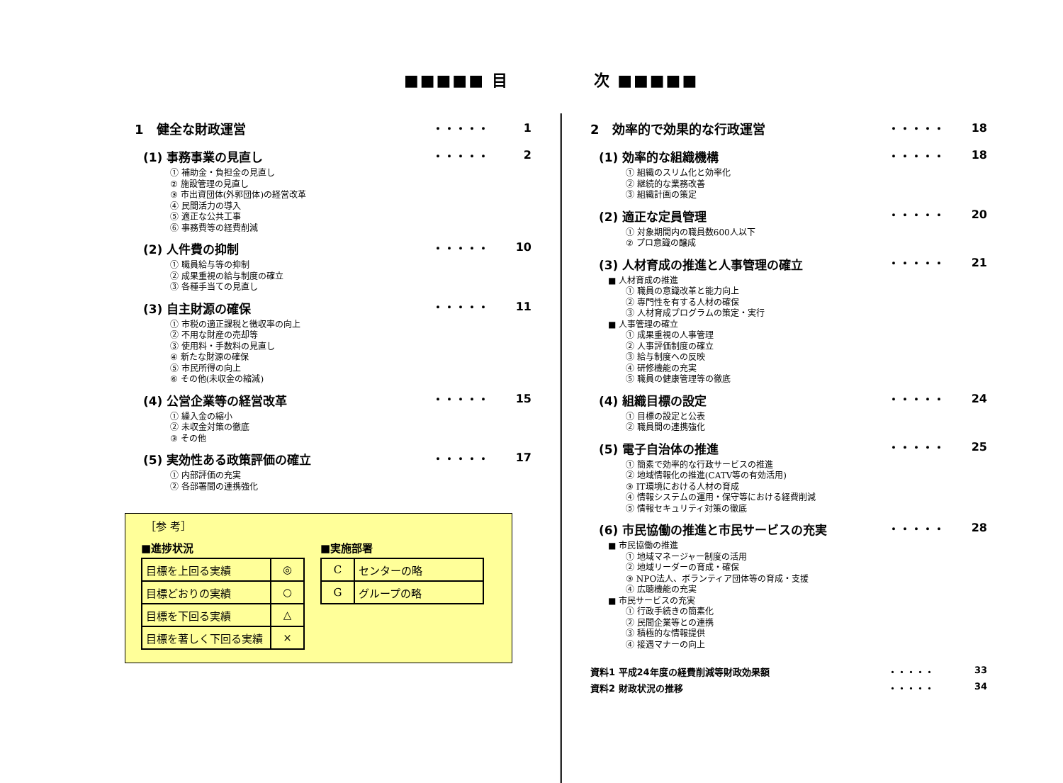■■■■■ 目　　　　　次 ■■■■■
1　健全な財政運営
・・・・・ 1
(1) 事務事業の見直し
・・・・・ 2
① 補助金・負担金の見直し
② 施設管理の見直し
③ 市出資団体(外郭団体)の経営改革
④ 民間活力の導入
⑤ 適正な公共工事
⑥ 事務費等の経費削減
(2) 人件費の抑制
・・・・・ 10
① 職員給与等の抑制
② 成果重視の給与制度の確立
③ 各種手当ての見直し
(3) 自主財源の確保
・・・・・ 11
① 市税の適正課税と徴収率の向上
② 不用な財産の売却等
③ 使用料・手数料の見直し
④ 新たな財源の確保
⑤ 市民所得の向上
⑥ その他(未収金の縮減)
(4) 公営企業等の経営改革
・・・・・ 15
① 繰入金の縮小
② 未収金対策の徹底
③ その他
(5) 実効性ある政策評価の確立
・・・・・ 17
① 内部評価の充実
② 各部署間の連携強化
2　効率的で効果的な行政運営
・・・・・ 18
(1) 効率的な組織機構
・・・・・ 18
① 組織のスリム化と効率化
② 継続的な業務改善
③ 組織計画の策定
(2) 適正な定員管理
・・・・・ 20
① 対象期間内の職員数600人以下
② プロ意識の醸成
(3) 人材育成の推進と人事管理の確立
・・・・・ 21
■ 人材育成の推進
① 職員の意識改革と能力向上
② 専門性を有する人材の確保
③ 人材育成プログラムの策定・実行
■ 人事管理の確立
① 成果重視の人事管理
② 人事評価制度の確立
③ 給与制度への反映
④ 研修機能の充実
⑤ 職員の健康管理等の徹底
(4) 組織目標の設定
・・・・・ 24
① 目標の設定と公表
② 職員間の連携強化
(5) 電子自治体の推進
・・・・・ 25
① 簡素で効率的な行政サービスの推進
② 地域情報化の推進(CATV等の有効活用)
③ IT環境における人材の育成
④ 情報システムの運用・保守等における経費削減
⑤ 情報セキュリティ対策の徹底
(6) 市民協働の推進と市民サービスの充実
・・・・・ 28
■ 市民協働の推進
① 地域マネージャー制度の活用
② 地域リーダーの育成・確保
③ NPO法人、ボランティア団体等の育成・支援
④ 広聴機能の充実
■ 市民サービスの充実
① 行政手続きの簡素化
② 民間企業等との連携
③ 積極的な情報提供
④ 接遇マナーの向上
資料1 平成24年度の経費削減等財政効果額 ・・・・・ 33
資料2 財政状況の推移 ・・・・・ 34
［参 考］
■進捗状況
| 目標を上回る実績 | ◎ |
| 目標どおりの実績 | ○ |
| 目標を下回る実績 | △ |
| 目標を著しく下回る実績 | × |
■実施部署
| C | センターの略 |
| G | グループの略 |